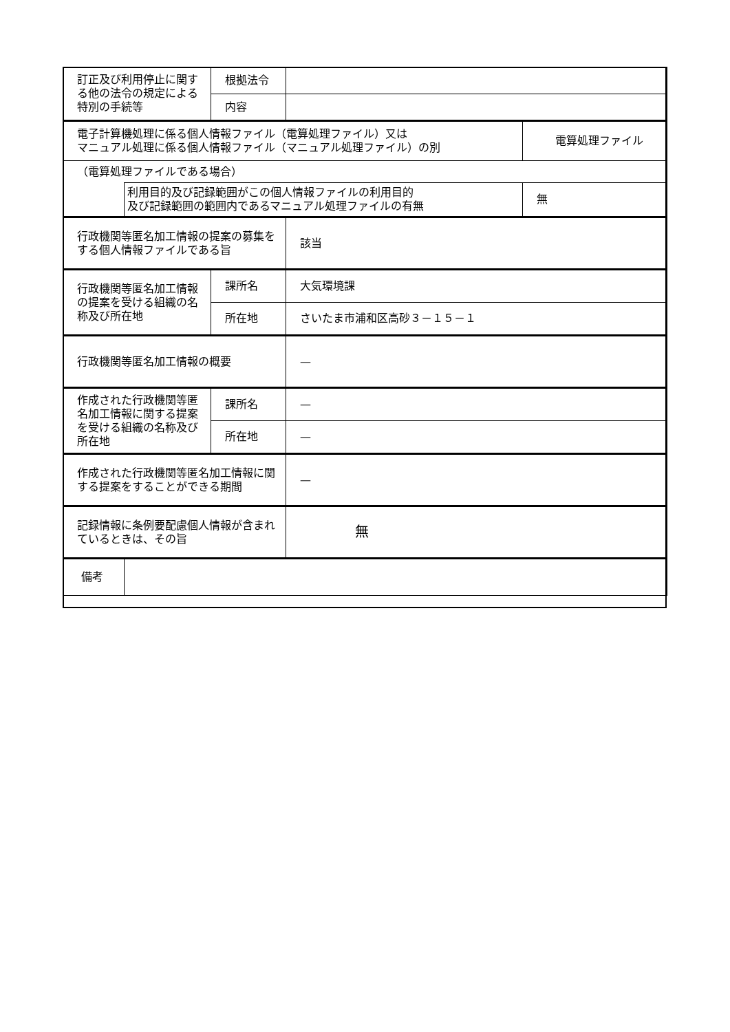| 訂正及び利用停止に関する他の法令の規定による特別の手続等 | | 根拠法令 | | |
| | | 内容 | | |
| 電子計算機処理に係る個人情報ファイル（電算処理ファイル）又は マニュアル処理に係る個人情報ファイル（マニュアル処理ファイル）の別 | | | | 電算処理ファイル |
| （電算処理ファイルである場合） | | | | |
| | 利用目的及び記録範囲がこの個人情報ファイルの利用目的 及び記録範囲の範囲内であるマニュアル処理ファイルの有無 | | | 無 |
| 行政機関等匿名加工情報の提案の募集をする個人情報ファイルである旨 | | | 該当 | |
| 行政機関等匿名加工情報の提案を受ける組織の名称及び所在地 | | 課所名 | 大気環境課 | |
| | | 所在地 | さいたま市浦和区高砂３－１５－１ | |
| 行政機関等匿名加工情報の概要 | | | — | |
| 作成された行政機関等匿名加工情報に関する提案を受ける組織の名称及び所在地 | | 課所名 | — | |
| | | 所在地 | — | |
| 作成された行政機関等匿名加工情報に関する提案をすることができる期間 | | | — | |
| 記録情報に条例要配慮個人情報が含まれているときは、その旨 | | | 無 | |
| 備考 | | | | |